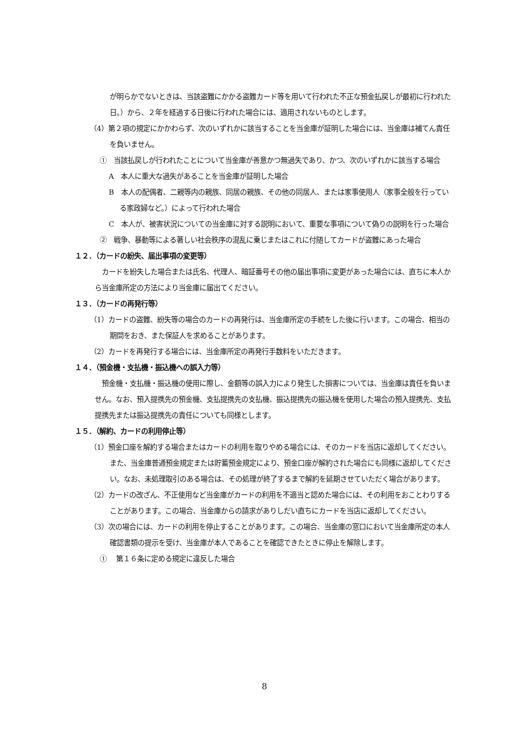が明らかでないときは、当該盗難にかかる盗難カード等を用いて行われた不正な預金払戻しが最初に行われた日。）から、２年を経過する日後に行われた場合には、適用されないものとします。
（4）第２項の規定にかかわらず、次のいずれかに該当することを当金庫が証明した場合には、当金庫は補てん責任を負いません。
①　当該払戻しが行われたことについて当金庫が善意かつ無過失であり、かつ、次のいずれかに該当する場合
A　本人に重大な過失があることを当金庫が証明した場合
B　本人の配偶者、二親等内の親族、同居の親族、その他の同居人、または家事使用人（家事全般を行っている家政婦など。）によって行われた場合
C　本人が、被害状況についての当金庫に対する説明において、重要な事項について偽りの説明を行った場合
②　戦争、暴動等による著しい社会秩序の混乱に乗じまたはこれに付随してカードが盗難にあった場合
１２．（カードの紛失、届出事項の変更等）
カードを紛失した場合または氏名、代理人、暗証番号その他の届出事項に変更があった場合には、直ちに本人から当金庫所定の方法により当金庫に届出てください。
１３．（カードの再発行等）
（1）カードの盗難、紛失等の場合のカードの再発行は、当金庫所定の手続をした後に行います。この場合、相当の期間をおき、また保証人を求めることがあります。
（2）カードを再発行する場合には、当金庫所定の再発行手数料をいただきます。
１４．（預金機・支払機・振込機への誤入力等）
預金機・支払機・振込機の使用に際し、金額等の誤入力により発生した損害については、当金庫は責任を負いません。なお、預入提携先の預金機、支払提携先の支払機、振込提携先の振込機を使用した場合の預入提携先、支払提携先または振込提携先の責任についても同様とします。
１５．（解約、カードの利用停止等）
（1）預金口座を解約する場合またはカードの利用を取りやめる場合には、そのカードを当店に返却してください。また、当金庫普通預金規定または貯蓄預金規定により、預金口座が解約された場合にも同様に返却してください。なお、未処理取引のある場合は、その処理が終了するまで解約を延期させていただく場合があります。
（2）カードの改ざん、不正使用など当金庫がカードの利用を不適当と認めた場合には、その利用をおことわりすることがあります。この場合、当金庫からの請求がありしだい直ちにカードを当店に返却してください。
（3）次の場合には、カードの利用を停止することがあります。この場合、当金庫の窓口において当金庫所定の本人確認書類の提示を受け、当金庫が本人であることを確認できたときに停止を解除します。
①　 第１６条に定める規定に違反した場合
8